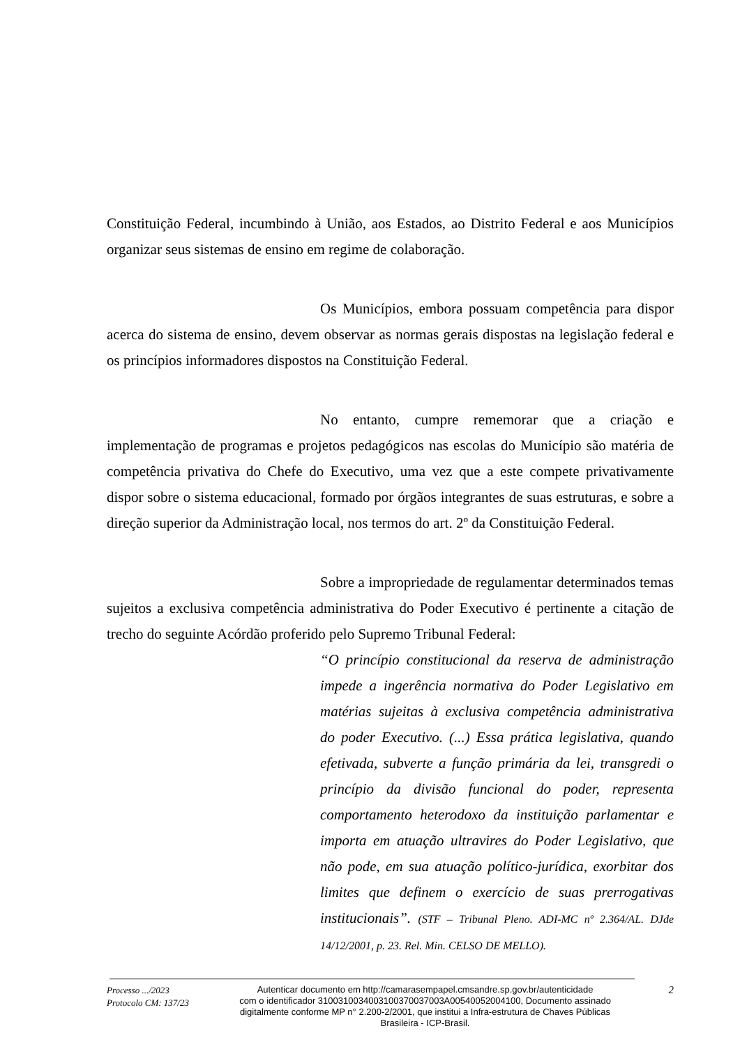Constituição Federal, incumbindo à União, aos Estados, ao Distrito Federal e aos Municípios organizar seus sistemas de ensino em regime de colaboração.
Os Municípios, embora possuam competência para dispor acerca do sistema de ensino, devem observar as normas gerais dispostas na legislação federal e os princípios informadores dispostos na Constituição Federal.
No entanto, cumpre rememorar que a criação e implementação de programas e projetos pedagógicos nas escolas do Município são matéria de competência privativa do Chefe do Executivo, uma vez que a este compete privativamente dispor sobre o sistema educacional, formado por órgãos integrantes de suas estruturas, e sobre a direção superior da Administração local, nos termos do art. 2º da Constituição Federal.
Sobre a impropriedade de regulamentar determinados temas sujeitos a exclusiva competência administrativa do Poder Executivo é pertinente a citação de trecho do seguinte Acórdão proferido pelo Supremo Tribunal Federal:
“O princípio constitucional da reserva de administração impede a ingerência normativa do Poder Legislativo em matérias sujeitas à exclusiva competência administrativa do poder Executivo. (...) Essa prática legislativa, quando efetivada, subverte a função primária da lei, transgredi o princípio da divisão funcional do poder, representa comportamento heterodoxo da instituição parlamentar e importa em atuação ultravires do Poder Legislativo, que não pode, em sua atuação político-jurídica, exorbitar dos limites que definem o exercício de suas prerrogativas institucionais”. (STF – Tribunal Pleno. ADI-MC nº 2.364/AL. DJde 14/12/2001, p. 23. Rel. Min. CELSO DE MELLO).
Processo .../2023
Protocolo CM: 137/23
Autenticar documento em http://camarasempapel.cmsandre.sp.gov.br/autenticidade
com o identificador 3100310034003100370037003A00540052004100, Documento assinado
digitalmente conforme MP n° 2.200-2/2001, que institui a Infra-estrutura de Chaves Públicas
Brasileira - ICP-Brasil.
2